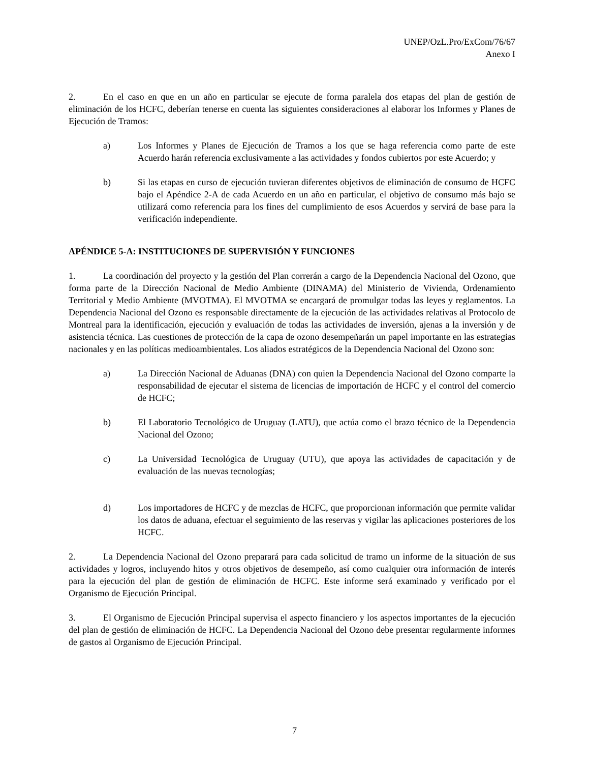UNEP/OzL.Pro/ExCom/76/67
Anexo I
2. En el caso en que en un año en particular se ejecute de forma paralela dos etapas del plan de gestión de eliminación de los HCFC, deberían tenerse en cuenta las siguientes consideraciones al elaborar los Informes y Planes de Ejecución de Tramos:
a) Los Informes y Planes de Ejecución de Tramos a los que se haga referencia como parte de este Acuerdo harán referencia exclusivamente a las actividades y fondos cubiertos por este Acuerdo; y
b) Si las etapas en curso de ejecución tuvieran diferentes objetivos de eliminación de consumo de HCFC bajo el Apéndice 2-A de cada Acuerdo en un año en particular, el objetivo de consumo más bajo se utilizará como referencia para los fines del cumplimiento de esos Acuerdos y servirá de base para la verificación independiente.
APÉNDICE 5-A: INSTITUCIONES DE SUPERVISIÓN Y FUNCIONES
1. La coordinación del proyecto y la gestión del Plan correrán a cargo de la Dependencia Nacional del Ozono, que forma parte de la Dirección Nacional de Medio Ambiente (DINAMA) del Ministerio de Vivienda, Ordenamiento Territorial y Medio Ambiente (MVOTMA). El MVOTMA se encargará de promulgar todas las leyes y reglamentos. La Dependencia Nacional del Ozono es responsable directamente de la ejecución de las actividades relativas al Protocolo de Montreal para la identificación, ejecución y evaluación de todas las actividades de inversión, ajenas a la inversión y de asistencia técnica. Las cuestiones de protección de la capa de ozono desempeñarán un papel importante en las estrategias nacionales y en las políticas medioambientales. Los aliados estratégicos de la Dependencia Nacional del Ozono son:
a) La Dirección Nacional de Aduanas (DNA) con quien la Dependencia Nacional del Ozono comparte la responsabilidad de ejecutar el sistema de licencias de importación de HCFC y el control del comercio de HCFC;
b) El Laboratorio Tecnológico de Uruguay (LATU), que actúa como el brazo técnico de la Dependencia Nacional del Ozono;
c) La Universidad Tecnológica de Uruguay (UTU), que apoya las actividades de capacitación y de evaluación de las nuevas tecnologías;
d) Los importadores de HCFC y de mezclas de HCFC, que proporcionan información que permite validar los datos de aduana, efectuar el seguimiento de las reservas y vigilar las aplicaciones posteriores de los HCFC.
2. La Dependencia Nacional del Ozono preparará para cada solicitud de tramo un informe de la situación de sus actividades y logros, incluyendo hitos y otros objetivos de desempeño, así como cualquier otra información de interés para la ejecución del plan de gestión de eliminación de HCFC. Este informe será examinado y verificado por el Organismo de Ejecución Principal.
3. El Organismo de Ejecución Principal supervisa el aspecto financiero y los aspectos importantes de la ejecución del plan de gestión de eliminación de HCFC. La Dependencia Nacional del Ozono debe presentar regularmente informes de gastos al Organismo de Ejecución Principal.
7